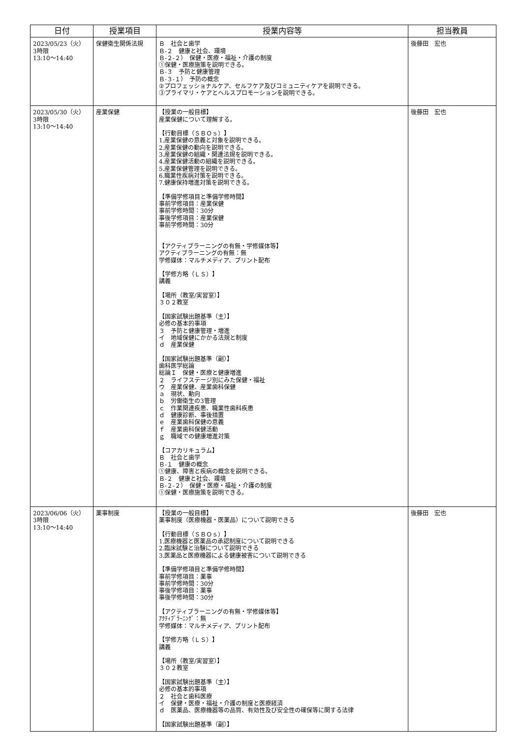| 日付 | 授業項目 | 授業内容等 | 担当教員 |
| --- | --- | --- | --- |
| 2023/05/23（火） 3時限 13:10～14:40 | 保健衛生関係法規 | Ｂ 社会と歯学 Ｂ-２ 健康と社会、環境 Ｂ-２-２） 保健・医療・福祉・介護の制度 ①保健・医療施策を説明できる。 Ｂ-３ 予防と健康管理 Ｂ-３-１） 予防の概念 ②プロフェッショナルケア、セルフケア及びコミュニティケアを説明できる。 ③プライマリ・ケアとヘルスプロモーションを説明できる。 | 後藤田 宏也 |
| 2023/05/30（火） 3時限 13:10～14:40 | 産業保健 | 【授業の一般目標】 産業保健について理解する。 【行動目標（ＳＢＯｓ）】 1.産業保健の意義と対象を説明できる。 2.産業保健の動向を説明できる。 3.産業保健の組織・関連法規を説明できる。 4.産業保健活動の組織を説明できる。 5.産業保健管理を説明できる。 6.職業性疾病対策を説明できる。 7.健康保持増進対策を説明できる。 【準備学修項目と準備学修時間】 事前学修項目：産業保健 事前学修時間：30分 事後学修項目：産業保健 事前学修時間：30分 【アクティブラーニングの有無・学修媒体等】 アクティブラーニングの有無：無 学修媒体：マルチメディア、プリント配布 【学修方略（ＬＳ）】 講義 【場所（教室/実習室）】 ３０２教室 【国家試験出題基準（主）】 必修の基本的事項 ３ 予防と健康管理・増進 イ 地域保健にかかる法規と制度 ｄ 産業保健 【国家試験出題基準（副）】 歯科医学総論 総論Ｉ 保健・医療と健康増進 ２ ライフステージ別にみた保健・福祉 ウ 産業保健、産業歯科保健 ａ 現状、動向 ｂ 労働衛生の3管理 ｃ 作業関連疾患、職業性歯科疾患 ｄ 健康診断、事後措置 ｅ 産業歯科保健の意義 ｆ 産業歯科保健活動 ｇ 職域での健康増進対策 【コアカリキュラム】 Ｂ 社会と歯学 Ｂ-１ 健康の概念 ①健康、障害と疾病の概念を説明できる。 Ｂ-２ 健康と社会、環境 Ｂ-２-２） 保健・医療・福祉・介護の制度 ①保健・医療施策を説明できる。 | 後藤田 宏也 |
| 2023/06/06（火） 3時限 13:10～14:40 | 薬事制度 | 【授業の一般目標】 薬事制度（医療機器・医薬品）について説明できる 【行動目標（ＳＢＯｓ）】 1.医療機器と医薬品の承認制度について説明できる 2.臨床試験と治験について説明できる 3.医薬品と医療機器による健康被害について説明できる 【準備学修項目と準備学修時間】 事前学修項目：薬事 事前学修時間：30分 事後学修項目：薬事 事後学修時間：30分 【アクティブラーニングの有無・学修媒体等】 ｱｸﾃｨﾌﾞﾗｰﾆﾝｸﾞ：無 学修媒体：マルチメディア、プリント配布 【学修方略（ＬＳ）】 講義 【場所（教室/実習室）】 ３０２教室 【国家試験出題基準（主）】 必修の基本的事項 ２ 社会と歯科医療 イ 保健・医療・福祉・介護の制度と医療経済 ｄ 医薬品、医療機器等の品質、有効性及び安全性の確保等に関する法律 【国家試験出題基準（副）】 | 後藤田 宏也 |